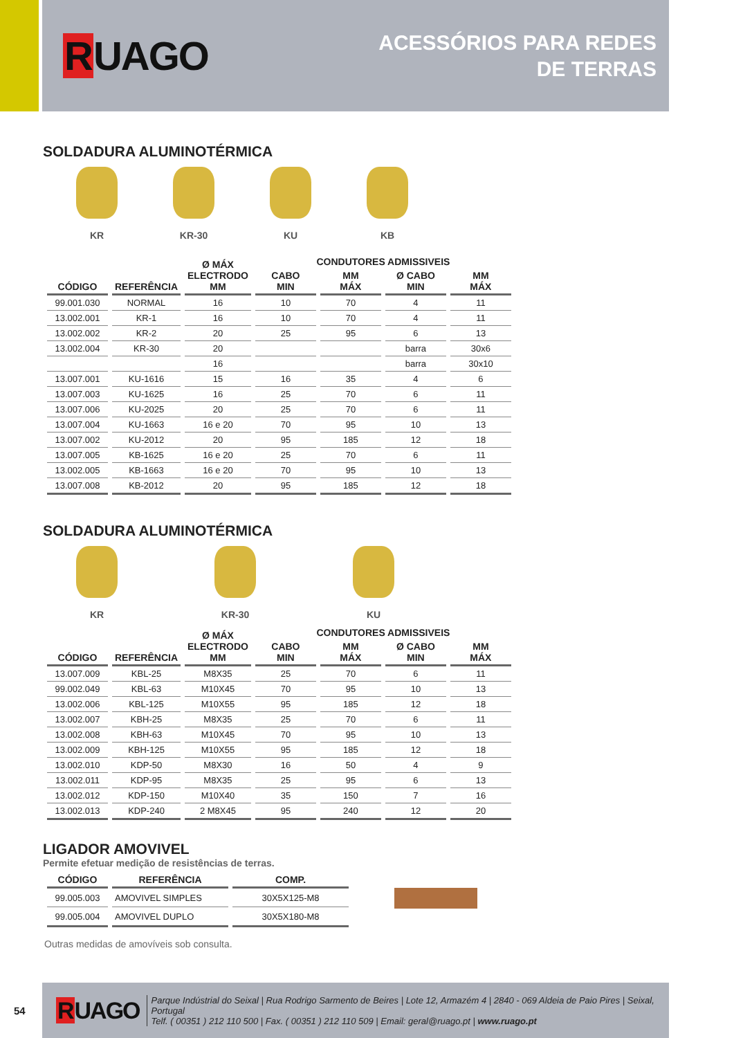RUAGO
ACESSÓRIOS PARA REDES
DE TERRAS
SOLDADURA ALUMINOTÉRMICA
KR KR-30 KU KB
| CÓDIGO | REFERÊNCIA | Ø MÁX ELECTRODO MM | CONDUTORES ADMISSIVEIS | | | |
| --- | --- | --- | --- | --- | --- | --- |
| | | | CABO MIN | MM MÁX | Ø CABO MIN | MM MÁX |
| 99.001.030 | NORMAL | 16 | 10 | 70 | 4 | 11 |
| 13.002.001 | KR-1 | 16 | 10 | 70 | 4 | 11 |
| 13.002.002 | KR-2 | 20 | 25 | 95 | 6 | 13 |
| 13.002.004 | KR-30 | 20 | | | barra | 30x6 |
| | | 16 | | | barra | 30x10 |
| 13.007.001 | KU-1616 | 15 | 16 | 35 | 4 | 6 |
| 13.007.003 | KU-1625 | 16 | 25 | 70 | 6 | 11 |
| 13.007.006 | KU-2025 | 20 | 25 | 70 | 6 | 11 |
| 13.007.004 | KU-1663 | 16 e 20 | 70 | 95 | 10 | 13 |
| 13.007.002 | KU-2012 | 20 | 95 | 185 | 12 | 18 |
| 13.007.005 | KB-1625 | 16 e 20 | 25 | 70 | 6 | 11 |
| 13.002.005 | KB-1663 | 16 e 20 | 70 | 95 | 10 | 13 |
| 13.007.008 | KB-2012 | 20 | 95 | 185 | 12 | 18 |
SOLDADURA ALUMINOTÉRMICA
KR KR-30 KU
| CÓDIGO | REFERÊNCIA | Ø MÁX ELECTRODO MM | CONDUTORES ADMISSIVEIS | | | |
| --- | --- | --- | --- | --- | --- | --- |
| | | | CABO MIN | MM MÁX | Ø CABO MIN | MM MÁX |
| 13.007.009 | KBL-25 | M8X35 | 25 | 70 | 6 | 11 |
| 99.002.049 | KBL-63 | M10X45 | 70 | 95 | 10 | 13 |
| 13.002.006 | KBL-125 | M10X55 | 95 | 185 | 12 | 18 |
| 13.002.007 | KBH-25 | M8X35 | 25 | 70 | 6 | 11 |
| 13.002.008 | KBH-63 | M10X45 | 70 | 95 | 10 | 13 |
| 13.002.009 | KBH-125 | M10X55 | 95 | 185 | 12 | 18 |
| 13.002.010 | KDP-50 | M8X30 | 16 | 50 | 4 | 9 |
| 13.002.011 | KDP-95 | M8X35 | 25 | 95 | 6 | 13 |
| 13.002.012 | KDP-150 | M10X40 | 35 | 150 | 7 | 16 |
| 13.002.013 | KDP-240 | 2 M8X45 | 95 | 240 | 12 | 20 |
LIGADOR AMOVIVEL
Permite efetuar medição de resistências de terras.
| CÓDIGO | REFERÊNCIA | COMP. |
| --- | --- | --- |
| 99.005.003 | AMOVIVEL SIMPLES | 30X5X125-M8 |
| 99.005.004 | AMOVIVEL DUPLO | 30X5X180-M8 |
Outras medidas de amovíveis sob consulta.
54
RUAGO
Parque Indústrial do Seixal | Rua Rodrigo Sarmento de Beires | Lote 12, Armazém 4 | 2840 - 069 Aldeia de Paio Pires | Seixal, Portugal
Telf. ( 00351 ) 212 110 500 | Fax. ( 00351 ) 212 110 509 | Email: geral@ruago.pt | www.ruago.pt